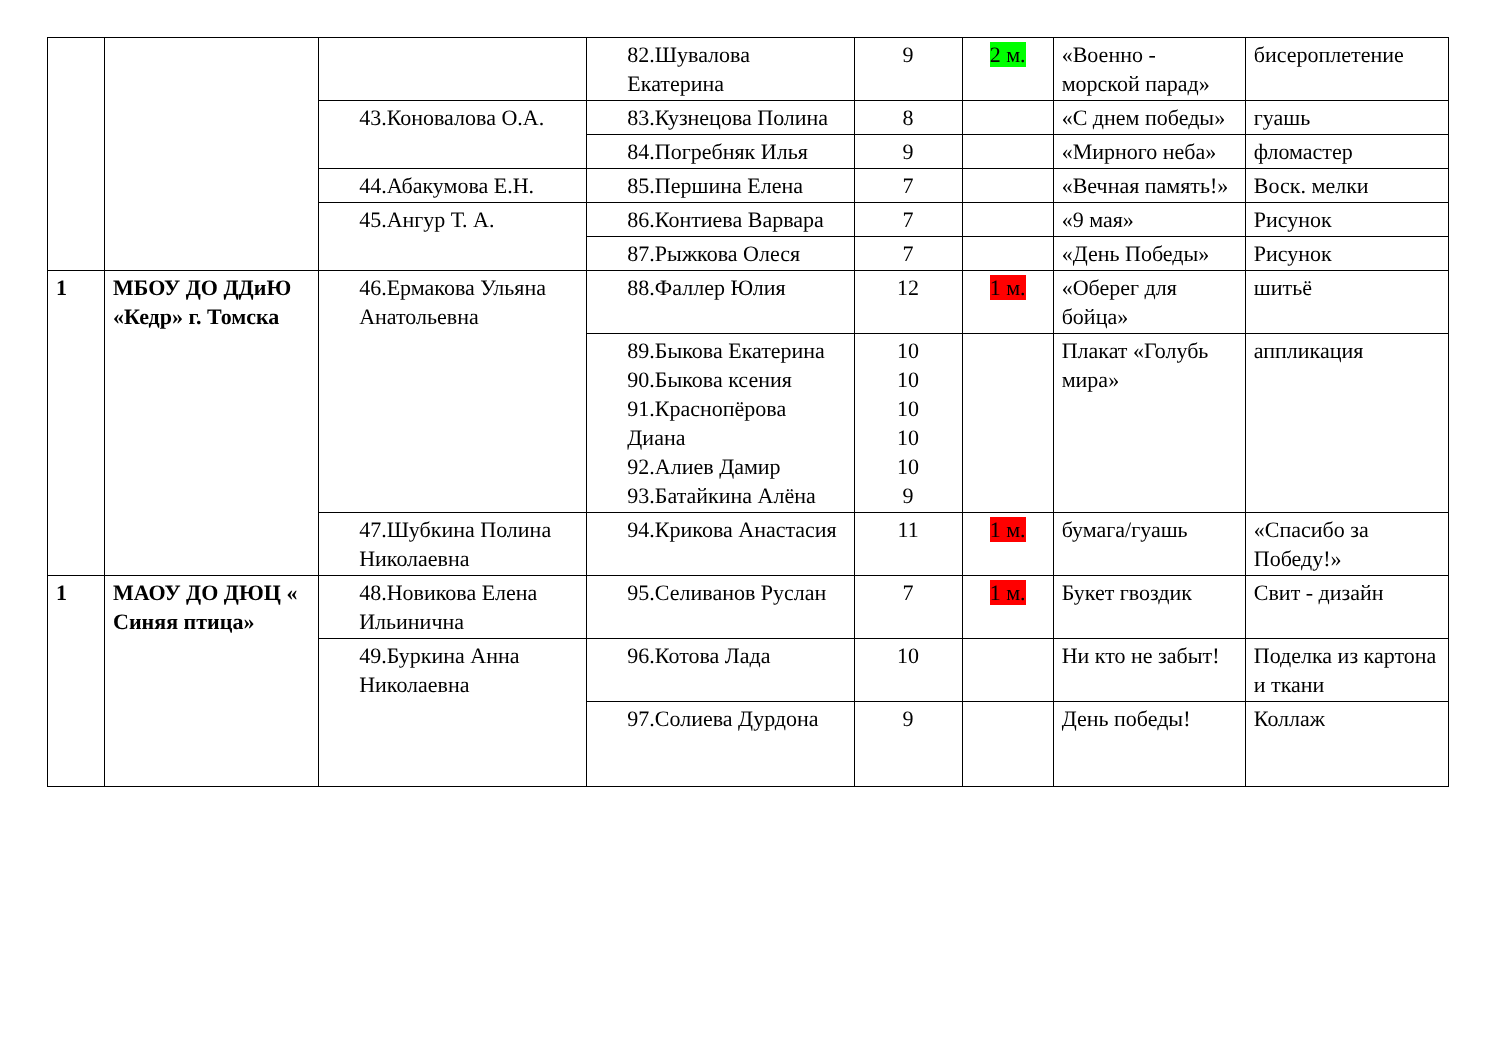| | | | 82.Шувалова Екатерина | 9 | 2 м. | «Военно - морской парад» | бисероплетение |
| | | 43.Коновалова О.А. | 83.Кузнецова Полина | 8 | | «С днем победы» | гуашь |
| | | | 84.Погребняк Илья | 9 | | «Мирного неба» | фломастер |
| | | 44.Абакумова Е.Н. | 85.Першина Елена | 7 | | «Вечная память!» | Воск. мелки |
| | | 45.Ангур Т. А. | 86.Контиева Варвара | 7 | | «9 мая» | Рисунок |
| | | | 87.Рыжкова Олеся | 7 | | «День Победы» | Рисунок |
| 1 | МБОУ ДО ДДиЮ «Кедр» г. Томска | 46.Ермакова Ульяна Анатольевна | 88.Фаллер Юлия | 12 | 1 м. | «Оберег для бойца» | шитьё |
| | | | 89.Быкова Екатерина 90.Быкова ксения 91.Краснопёрова Диана 92.Алиев Дамир 93.Батайкина Алёна | 10 10 10 10 10 9 | | Плакат «Голубь мира» | аппликация |
| | | 47.Шубкина Полина Николаевна | 94.Крикова Анастасия | 11 | 1 м. | бумага/гуашь | «Спасибо за Победу!» |
| 1 | МАОУ ДО ДЮЦ « Синяя птица» | 48.Новикова Елена Ильинична | 95.Селиванов Руслан | 7 | 1 м. | Букет гвоздик | Свит - дизайн |
| | | 49.Буркина Анна Николаевна | 96.Котова Лада | 10 | | Ни кто не забыт! | Поделка из картона и ткани |
| | | | 97.Солиева Дурдона | 9 | | День победы! | Коллаж |